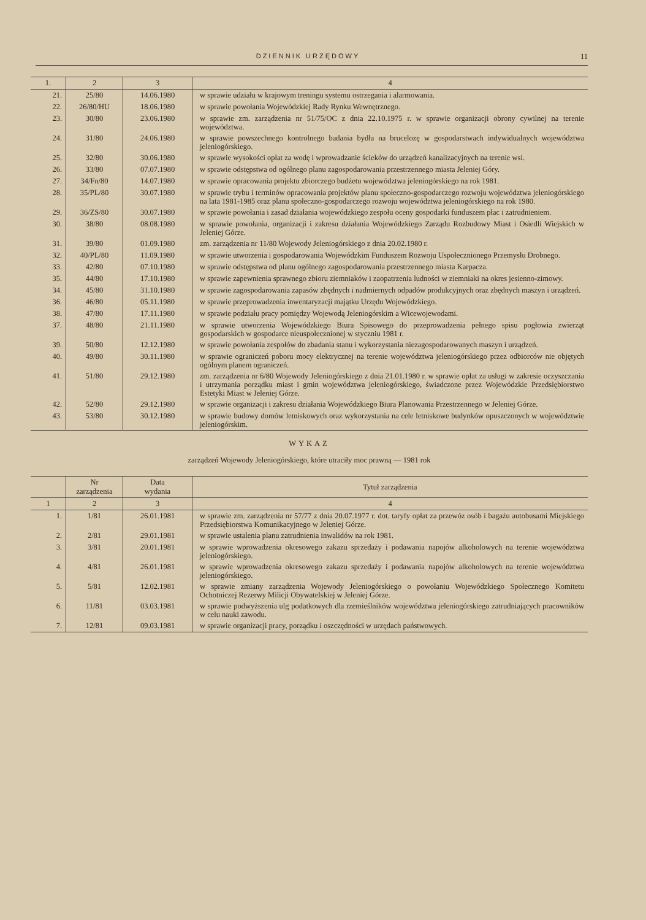DZIENNIK URZĘDOWY 11
| 1. | 2 | 3 | 4 |
| --- | --- | --- | --- |
| 21. | 25/80 | 14.06.1980 | w sprawie udziału w krajowym treningu systemu ostrzegania i alarmowania. |
| 22. | 26/80/HU | 18.06.1980 | w sprawie powołania Wojewódzkiej Rady Rynku Wewnętrznego. |
| 23. | 30/80 | 23.06.1980 | w sprawie zm. zarządzenia nr 51/75/OC z dnia 22.10.1975 r. w sprawie organizacji obrony cywilnej na terenie województwa. |
| 24. | 31/80 | 24.06.1980 | w sprawie powszechnego kontrolnego badania bydła na brucelozę w gospodarstwach indywidualnych województwa jeleniogórskiego. |
| 25. | 32/80 | 30.06.1980 | w sprawie wysokości opłat za wodę i wprowadzanie ścieków do urządzeń kanalizacyjnych na terenie wsi. |
| 26. | 33/80 | 07.07.1980 | w sprawie odstępstwa od ogólnego planu zagospodarowania przestrzennego miasta Jeleniej Góry. |
| 27. | 34/Fn/80 | 14.07.1980 | w sprawie opracowania projektu zbiorczego budżetu województwa jeleniogórskiego na rok 1981. |
| 28. | 35/PL/80 | 30.07.1980 | w sprawie trybu i terminów opracowania projektów planu społeczno-gospodarczego rozwoju województwa jeleniogórskiego na lata 1981-1985 oraz planu społeczno-gospodarczego rozwoju województwa jeleniogórskiego na rok 1980. |
| 29. | 36/ZS/80 | 30.07.1980 | w sprawie powołania i zasad działania wojewódzkiego zespołu oceny gospodarki funduszem płac i zatrudnieniem. |
| 30. | 38/80 | 08.08.1980 | w sprawie powołania, organizacji i zakresu działania Wojewódzkiego Zarządu Rozbudowy Miast i Osiedli Wiejskich w Jeleniej Górze. |
| 31. | 39/80 | 01.09.1980 | zm. zarządzenia nr 11/80 Wojewody Jeleniogórskiego z dnia 20.02.1980 r. |
| 32. | 40/PL/80 | 11.09.1980 | w sprawie utworzenia i gospodarowania Wojewódzkim Funduszem Rozwoju Uspołecznionego Przemysłu Drobnego. |
| 33. | 42/80 | 07.10.1980 | w sprawie odstępstwa od planu ogólnego zagospodarowania przestrzennego miasta Karpacza. |
| 35. | 44/80 | 17.10.1980 | w sprawie zapewnienia sprawnego zbioru ziemniaków i zaopatrzenia ludności w ziemniaki na okres jesienno-zimowy. |
| 34. | 45/80 | 31.10.1980 | w sprawie zagospodarowania zapasów zbędnych i nadmiernych odpadów produkcyjnych oraz zbędnych maszyn i urządzeń. |
| 36. | 46/80 | 05.11.1980 | w sprawie przeprowadzenia inwentaryzacji majątku Urzędu Wojewódzkiego. |
| 38. | 47/80 | 17.11.1980 | w sprawie podziału pracy pomiędzy Wojewodą Jeleniogórskim a Wicewojewodami. |
| 37. | 48/80 | 21.11.1980 | w sprawie utworzenia Wojewódzkiego Biura Spisowego do przeprowadzenia pełnego spisu pogłowia zwierząt gospodarskich w gospodarce nieuspołecznionej w styczniu 1981 r. |
| 39. | 50/80 | 12.12.1980 | w sprawie powołania zespołów do zbadania stanu i wykorzystania niezagospodarowanych maszyn i urządzeń. |
| 40. | 49/80 | 30.11.1980 | w sprawie ograniczeń poboru mocy elektrycznej na terenie województwa jeleniogórskiego przez odbiorców nie objętych ogólnym planem ograniczeń. |
| 41. | 51/80 | 29.12.1980 | zm. zarządzenia nr 6/80 Wojewody Jeleniogórskiego z dnia 21.01.1980 r. w sprawie opłat za usługi w zakresie oczyszczania i utrzymania porządku miast i gmin województwa jeleniogórskiego, świadczone przez Wojewódzkie Przedsiębiorstwo Estetyki Miast w Jeleniej Górze. |
| 42. | 52/80 | 29.12.1980 | w sprawie organizacji i zakresu działania Wojewódzkiego Biura Planowania Przestrzennego w Jeleniej Górze. |
| 43. | 53/80 | 30.12.1980 | w sprawie budowy domów letniskowych oraz wykorzystania na cele letniskowe budynków opuszczonych w województwie jeleniogórskim. |
WYKAZ
zarządzeń Wojewody Jeleniogórskiego, które utraciły moc prawną — 1981 rok
| | Nr zarządzenia | Data wydania | Tytuł zarządzenia |
| --- | --- | --- | --- |
| 1 | 2 | 3 | 4 |
| 1. | 1/81 | 26.01.1981 | w sprawie zm. zarządzenia nr 57/77 z dnia 20.07.1977 r. dot. taryfy opłat za przewóz osób i bagażu autobusami Miejskiego Przedsiębiorstwa Komunikacyjnego w Jeleniej Górze. |
| 2. | 2/81 | 29.01.1981 | w sprawie ustalenia planu zatrudnienia inwalidów na rok 1981. |
| 3. | 3/81 | 20.01.1981 | w sprawie wprowadzenia okresowego zakazu sprzedaży i podawania napojów alkoholowych na terenie województwa jeleniogórskiego. |
| 4. | 4/81 | 26.01.1981 | w sprawie wprowadzenia okresowego zakazu sprzedaży i podawania napojów alkoholowych na terenie województwa jeleniogórskiego. |
| 5. | 5/81 | 12.02.1981 | w sprawie zmiany zarządzenia Wojewody Jeleniogórskiego o powołaniu Wojewódzkiego Społecznego Komitetu Ochotniczej Rezerwy Milicji Obywatelskiej w Jeleniej Górze. |
| 6. | 11/81 | 03.03.1981 | w sprawie podwyższenia ulg podatkowych dla rzemieślników województwa jeleniogórskiego zatrudniających pracowników w celu nauki zawodu. |
| 7. | 12/81 | 09.03.1981 | w sprawie organizacji pracy, porządku i oszczędności w urzędach państwowych. |